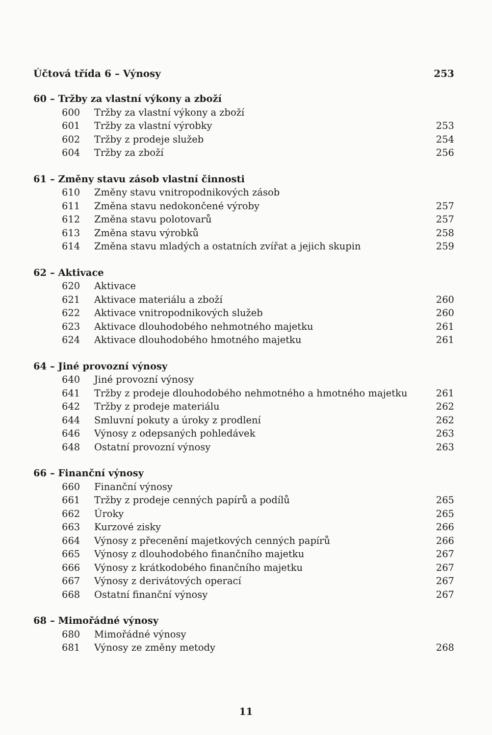Účtová třída 6 – Výnosy 253
60 – Tržby za vlastní výkony a zboží
600 Tržby za vlastní výkony a zboží
601 Tržby za vlastní výrobky 253
602 Tržby z prodeje služeb 254
604 Tržby za zboží 256
61 – Změny stavu zásob vlastní činnosti
610 Změny stavu vnitropodnikových zásob
611 Změna stavu nedokončené výroby 257
612 Změna stavu polotovarů 257
613 Změna stavu výrobků 258
614 Změna stavu mladých a ostatních zvířat a jejich skupin 259
62 – Aktivace
620 Aktivace
621 Aktivace materiálu a zboží 260
622 Aktivace vnitropodnikových služeb 260
623 Aktivace dlouhodobého nehmotného majetku 261
624 Aktivace dlouhodobého hmotného majetku 261
64 – Jiné provozní výnosy
640 Jiné provozní výnosy
641 Tržby z prodeje dlouhodobého nehmotného a hmotného majetku 261
642 Tržby z prodeje materiálu 262
644 Smluvní pokuty a úroky z prodlení 262
646 Výnosy z odepsaných pohledávek 263
648 Ostatní provozní výnosy 263
66 – Finanční výnosy
660 Finanční výnosy
661 Tržby z prodeje cenných papírů a podílů 265
662 Úroky 265
663 Kurzové zisky 266
664 Výnosy z přecenění majetkových cenných papírů 266
665 Výnosy z dlouhodobého finančního majetku 267
666 Výnosy z krátkodobého finančního majetku 267
667 Výnosy z derivátových operací 267
668 Ostatní finanční výnosy 267
68 – Mimořádné výnosy
680 Mimořádné výnosy
681 Výnosy ze změny metody 268
11